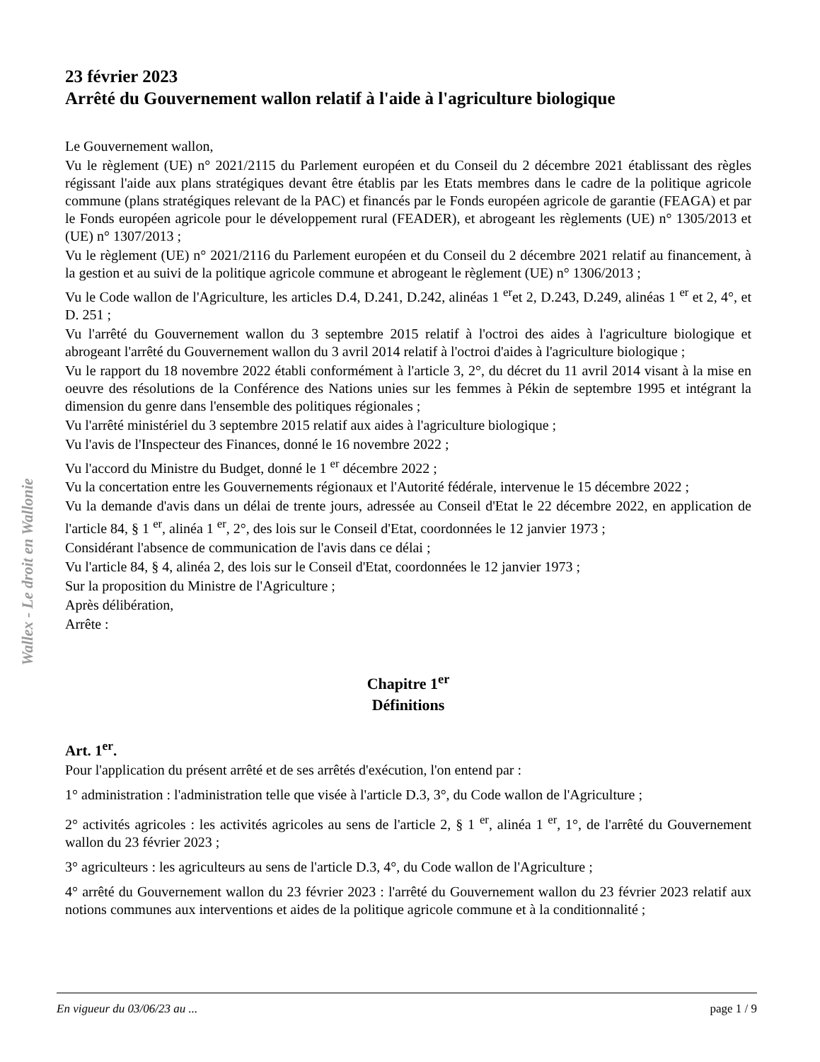Wallex - Le droit en Wallonie
23 février 2023
Arrêté du Gouvernement wallon relatif à l'aide à l'agriculture biologique
Le Gouvernement wallon,
Vu le règlement (UE) n° 2021/2115 du Parlement européen et du Conseil du 2 décembre 2021 établissant des règles régissant l'aide aux plans stratégiques devant être établis par les Etats membres dans le cadre de la politique agricole commune (plans stratégiques relevant de la PAC) et financés par le Fonds européen agricole de garantie (FEAGA) et par le Fonds européen agricole pour le développement rural (FEADER), et abrogeant les règlements (UE) n° 1305/2013 et (UE) n° 1307/2013 ;
Vu le règlement (UE) n° 2021/2116 du Parlement européen et du Conseil du 2 décembre 2021 relatif au financement, à la gestion et au suivi de la politique agricole commune et abrogeant le règlement (UE) n° 1306/2013 ;
Vu le Code wallon de l'Agriculture, les articles D.4, D.241, D.242, alinéas 1 <sup>er</sup>et 2, D.243, D.249, alinéas 1 <sup>er</sup> et 2, 4°, et D. 251 ;
Vu l'arrêté du Gouvernement wallon du 3 septembre 2015 relatif à l'octroi des aides à l'agriculture biologique et abrogeant l'arrêté du Gouvernement wallon du 3 avril 2014 relatif à l'octroi d'aides à l'agriculture biologique ;
Vu le rapport du 18 novembre 2022 établi conformément à l'article 3, 2°, du décret du 11 avril 2014 visant à la mise en oeuvre des résolutions de la Conférence des Nations unies sur les femmes à Pékin de septembre 1995 et intégrant la dimension du genre dans l'ensemble des politiques régionales ;
Vu l'arrêté ministériel du 3 septembre 2015 relatif aux aides à l'agriculture biologique ;
Vu l'avis de l'Inspecteur des Finances, donné le 16 novembre 2022 ;
Vu l'accord du Ministre du Budget, donné le 1 <sup>er</sup> décembre 2022 ;
Vu la concertation entre les Gouvernements régionaux et l'Autorité fédérale, intervenue le 15 décembre 2022 ;
Vu la demande d'avis dans un délai de trente jours, adressée au Conseil d'Etat le 22 décembre 2022, en application de l'article 84, § 1 <sup>er</sup>, alinéa 1 <sup>er</sup>, 2°, des lois sur le Conseil d'Etat, coordonnées le 12 janvier 1973 ;
Considérant l'absence de communication de l'avis dans ce délai ;
Vu l'article 84, § 4, alinéa 2, des lois sur le Conseil d'Etat, coordonnées le 12 janvier 1973 ;
Sur la proposition du Ministre de l'Agriculture ;
Après délibération,
Arrête :
Chapitre 1<sup>er</sup>
Définitions
Art. 1<sup>er</sup>.
Pour l'application du présent arrêté et de ses arrêtés d'exécution, l'on entend par :
1° administration : l'administration telle que visée à l'article D.3, 3°, du Code wallon de l'Agriculture ;
2° activités agricoles : les activités agricoles au sens de l'article 2, § 1 <sup>er</sup>, alinéa 1 <sup>er</sup>, 1°, de l'arrêté du Gouvernement wallon du 23 février 2023 ;
3° agriculteurs : les agriculteurs au sens de l'article D.3, 4°, du Code wallon de l'Agriculture ;
4° arrêté du Gouvernement wallon du 23 février 2023 : l'arrêté du Gouvernement wallon du 23 février 2023 relatif aux notions communes aux interventions et aides de la politique agricole commune et à la conditionnalité ;
En vigueur du 03/06/23 au ... page 1 / 9